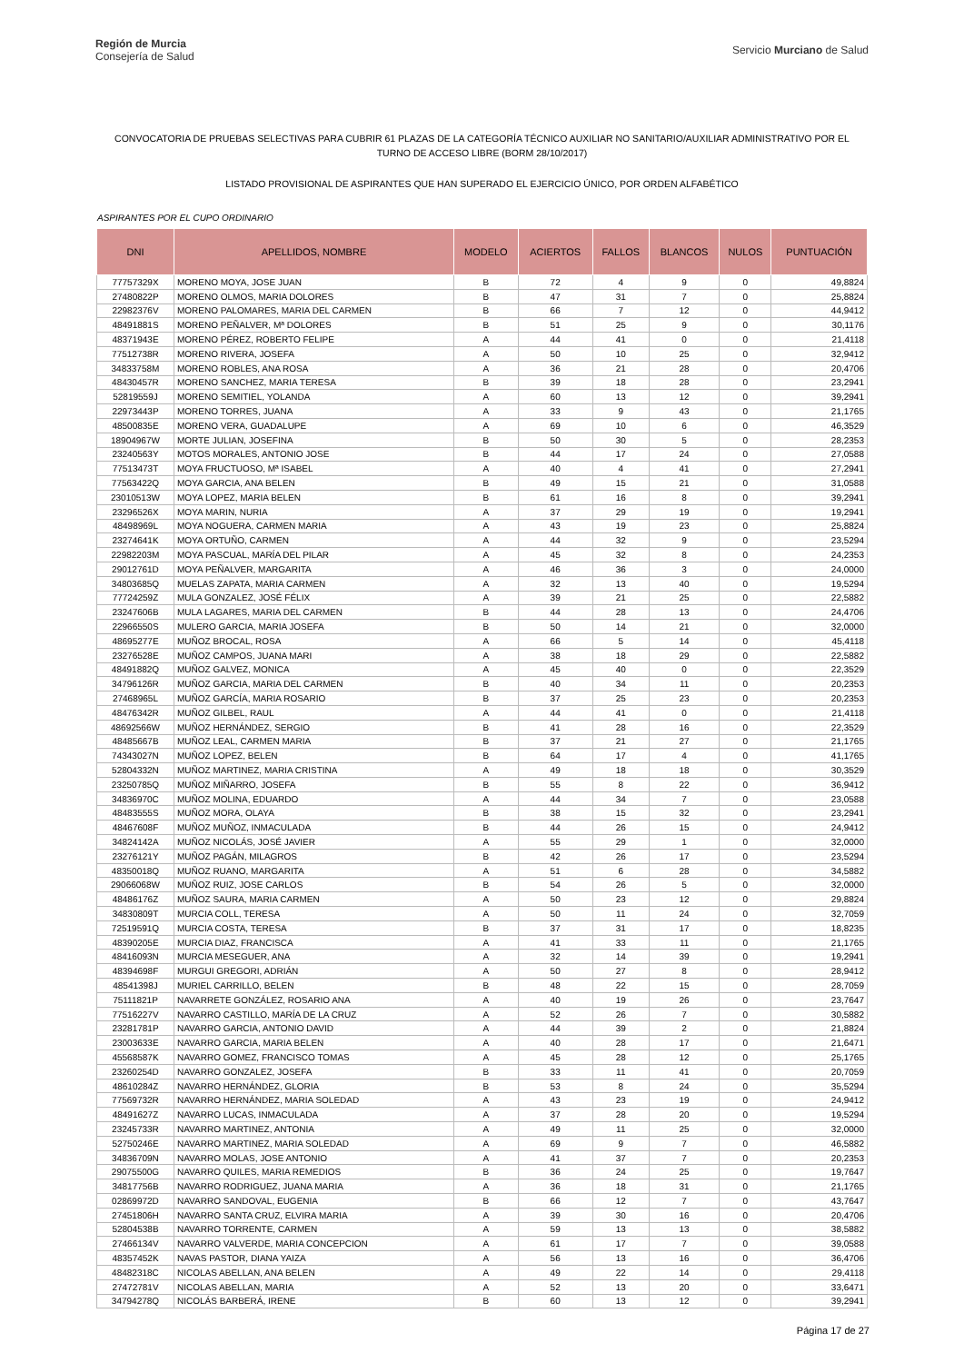Región de Murcia
Consejería de Salud
Servicio Murciano de Salud
CONVOCATORIA DE PRUEBAS SELECTIVAS PARA CUBRIR 61 PLAZAS DE LA CATEGORÍA TÉCNICO AUXILIAR NO SANITARIO/AUXILIAR ADMINISTRATIVO POR EL TURNO DE ACCESO LIBRE (BORM 28/10/2017)
LISTADO PROVISIONAL DE ASPIRANTES QUE HAN SUPERADO EL EJERCICIO ÚNICO, POR ORDEN ALFABÉTICO
ASPIRANTES POR EL CUPO ORDINARIO
| DNI | APELLIDOS, NOMBRE | MODELO | ACIERTOS | FALLOS | BLANCOS | NULOS | PUNTUACIÓN |
| --- | --- | --- | --- | --- | --- | --- | --- |
| 77757329X | MORENO MOYA, JOSE JUAN | B | 72 | 4 | 9 | 0 | 49,8824 |
| 27480822P | MORENO OLMOS, MARIA DOLORES | B | 47 | 31 | 7 | 0 | 25,8824 |
| 22982376V | MORENO PALOMARES, MARIA DEL CARMEN | B | 66 | 7 | 12 | 0 | 44,9412 |
| 48491881S | MORENO PEÑALVER, Mª DOLORES | B | 51 | 25 | 9 | 0 | 30,1176 |
| 48371943E | MORENO PÉREZ, ROBERTO FELIPE | A | 44 | 41 | 0 | 0 | 21,4118 |
| 77512738R | MORENO RIVERA, JOSEFA | A | 50 | 10 | 25 | 0 | 32,9412 |
| 34833758M | MORENO ROBLES, ANA ROSA | A | 36 | 21 | 28 | 0 | 20,4706 |
| 48430457R | MORENO SANCHEZ, MARIA TERESA | B | 39 | 18 | 28 | 0 | 23,2941 |
| 52819559J | MORENO SEMITIEL, YOLANDA | A | 60 | 13 | 12 | 0 | 39,2941 |
| 22973443P | MORENO TORRES, JUANA | A | 33 | 9 | 43 | 0 | 21,1765 |
| 48500835E | MORENO VERA, GUADALUPE | A | 69 | 10 | 6 | 0 | 46,3529 |
| 18904967W | MORTE JULIAN, JOSEFINA | B | 50 | 30 | 5 | 0 | 28,2353 |
| 23240563Y | MOTOS MORALES, ANTONIO JOSE | B | 44 | 17 | 24 | 0 | 27,0588 |
| 77513473T | MOYA FRUCTUOSO, Mª ISABEL | A | 40 | 4 | 41 | 0 | 27,2941 |
| 77563422Q | MOYA GARCIA, ANA BELEN | B | 49 | 15 | 21 | 0 | 31,0588 |
| 23010513W | MOYA LOPEZ, MARIA BELEN | B | 61 | 16 | 8 | 0 | 39,2941 |
| 23296526X | MOYA MARIN, NURIA | A | 37 | 29 | 19 | 0 | 19,2941 |
| 48498969L | MOYA NOGUERA, CARMEN MARIA | A | 43 | 19 | 23 | 0 | 25,8824 |
| 23274641K | MOYA ORTUÑO, CARMEN | A | 44 | 32 | 9 | 0 | 23,5294 |
| 22982203M | MOYA PASCUAL, MARÍA DEL PILAR | A | 45 | 32 | 8 | 0 | 24,2353 |
| 29012761D | MOYA PEÑALVER, MARGARITA | A | 46 | 36 | 3 | 0 | 24,0000 |
| 34803685Q | MUELAS ZAPATA, MARIA CARMEN | A | 32 | 13 | 40 | 0 | 19,5294 |
| 77724259Z | MULA GONZALEZ, JOSÉ FÉLIX | A | 39 | 21 | 25 | 0 | 22,5882 |
| 23247606B | MULA LAGARES, MARIA DEL CARMEN | B | 44 | 28 | 13 | 0 | 24,4706 |
| 22966550S | MULERO GARCIA, MARIA JOSEFA | B | 50 | 14 | 21 | 0 | 32,0000 |
| 48695277E | MUÑOZ BROCAL, ROSA | A | 66 | 5 | 14 | 0 | 45,4118 |
| 23276528E | MUÑOZ CAMPOS, JUANA MARI | A | 38 | 18 | 29 | 0 | 22,5882 |
| 48491882Q | MUÑOZ GALVEZ, MONICA | A | 45 | 40 | 0 | 0 | 22,3529 |
| 34796126R | MUÑOZ GARCIA, MARIA DEL CARMEN | B | 40 | 34 | 11 | 0 | 20,2353 |
| 27468965L | MUÑOZ GARCÍA, MARIA ROSARIO | B | 37 | 25 | 23 | 0 | 20,2353 |
| 48476342R | MUÑOZ GILBEL, RAUL | A | 44 | 41 | 0 | 0 | 21,4118 |
| 48692566W | MUÑOZ HERNÁNDEZ, SERGIO | B | 41 | 28 | 16 | 0 | 22,3529 |
| 48485667B | MUÑOZ LEAL, CARMEN MARIA | B | 37 | 21 | 27 | 0 | 21,1765 |
| 74343027N | MUÑOZ LOPEZ, BELEN | B | 64 | 17 | 4 | 0 | 41,1765 |
| 52804332N | MUÑOZ MARTINEZ, MARIA CRISTINA | A | 49 | 18 | 18 | 0 | 30,3529 |
| 23250785Q | MUÑOZ MIÑARRO, JOSEFA | B | 55 | 8 | 22 | 0 | 36,9412 |
| 34836970C | MUÑOZ MOLINA, EDUARDO | A | 44 | 34 | 7 | 0 | 23,0588 |
| 48483555S | MUÑOZ MORA, OLAYA | B | 38 | 15 | 32 | 0 | 23,2941 |
| 48467608F | MUÑOZ MUÑOZ, INMACULADA | B | 44 | 26 | 15 | 0 | 24,9412 |
| 34824142A | MUÑOZ NICOLÁS, JOSÉ JAVIER | A | 55 | 29 | 1 | 0 | 32,0000 |
| 23276121Y | MUÑOZ PAGÁN, MILAGROS | B | 42 | 26 | 17 | 0 | 23,5294 |
| 48350018Q | MUÑOZ RUANO, MARGARITA | A | 51 | 6 | 28 | 0 | 34,5882 |
| 29066068W | MUÑOZ RUIZ, JOSE CARLOS | B | 54 | 26 | 5 | 0 | 32,0000 |
| 48486176Z | MUÑOZ SAURA, MARIA CARMEN | A | 50 | 23 | 12 | 0 | 29,8824 |
| 34830809T | MURCIA COLL, TERESA | A | 50 | 11 | 24 | 0 | 32,7059 |
| 72519591Q | MURCIA COSTA, TERESA | B | 37 | 31 | 17 | 0 | 18,8235 |
| 48390205E | MURCIA DIAZ, FRANCISCA | A | 41 | 33 | 11 | 0 | 21,1765 |
| 48416093N | MURCIA MESEGUER, ANA | A | 32 | 14 | 39 | 0 | 19,2941 |
| 48394698F | MURGUI GREGORI, ADRIÁN | A | 50 | 27 | 8 | 0 | 28,9412 |
| 48541398J | MURIEL CARRILLO, BELEN | B | 48 | 22 | 15 | 0 | 28,7059 |
| 75111821P | NAVARRETE GONZÁLEZ, ROSARIO ANA | A | 40 | 19 | 26 | 0 | 23,7647 |
| 77516227V | NAVARRO CASTILLO, MARÍA DE LA CRUZ | A | 52 | 26 | 7 | 0 | 30,5882 |
| 23281781P | NAVARRO GARCIA, ANTONIO DAVID | A | 44 | 39 | 2 | 0 | 21,8824 |
| 23003633E | NAVARRO GARCIA, MARIA BELEN | A | 40 | 28 | 17 | 0 | 21,6471 |
| 45568587K | NAVARRO GOMEZ, FRANCISCO TOMAS | A | 45 | 28 | 12 | 0 | 25,1765 |
| 23260254D | NAVARRO GONZALEZ, JOSEFA | B | 33 | 11 | 41 | 0 | 20,7059 |
| 48610284Z | NAVARRO HERNÁNDEZ, GLORIA | B | 53 | 8 | 24 | 0 | 35,5294 |
| 77569732R | NAVARRO HERNÁNDEZ, MARIA SOLEDAD | A | 43 | 23 | 19 | 0 | 24,9412 |
| 48491627Z | NAVARRO LUCAS, INMACULADA | A | 37 | 28 | 20 | 0 | 19,5294 |
| 23245733R | NAVARRO MARTINEZ, ANTONIA | A | 49 | 11 | 25 | 0 | 32,0000 |
| 52750246E | NAVARRO MARTINEZ, MARIA SOLEDAD | A | 69 | 9 | 7 | 0 | 46,5882 |
| 34836709N | NAVARRO MOLAS, JOSE ANTONIO | A | 41 | 37 | 7 | 0 | 20,2353 |
| 29075500G | NAVARRO QUILES, MARIA REMEDIOS | B | 36 | 24 | 25 | 0 | 19,7647 |
| 34817756B | NAVARRO RODRIGUEZ, JUANA MARIA | A | 36 | 18 | 31 | 0 | 21,1765 |
| 02869972D | NAVARRO SANDOVAL, EUGENIA | B | 66 | 12 | 7 | 0 | 43,7647 |
| 27451806H | NAVARRO SANTA CRUZ, ELVIRA MARIA | A | 39 | 30 | 16 | 0 | 20,4706 |
| 52804538B | NAVARRO TORRENTE, CARMEN | A | 59 | 13 | 13 | 0 | 38,5882 |
| 27466134V | NAVARRO VALVERDE, MARIA CONCEPCION | A | 61 | 17 | 7 | 0 | 39,0588 |
| 48357452K | NAVAS PASTOR, DIANA YAIZA | A | 56 | 13 | 16 | 0 | 36,4706 |
| 48482318C | NICOLAS ABELLAN, ANA BELEN | A | 49 | 22 | 14 | 0 | 29,4118 |
| 27472781V | NICOLAS ABELLAN, MARIA | A | 52 | 13 | 20 | 0 | 33,6471 |
| 34794278Q | NICOLÁS BARBERÁ, IRENE | B | 60 | 13 | 12 | 0 | 39,2941 |
Página 17 de 27